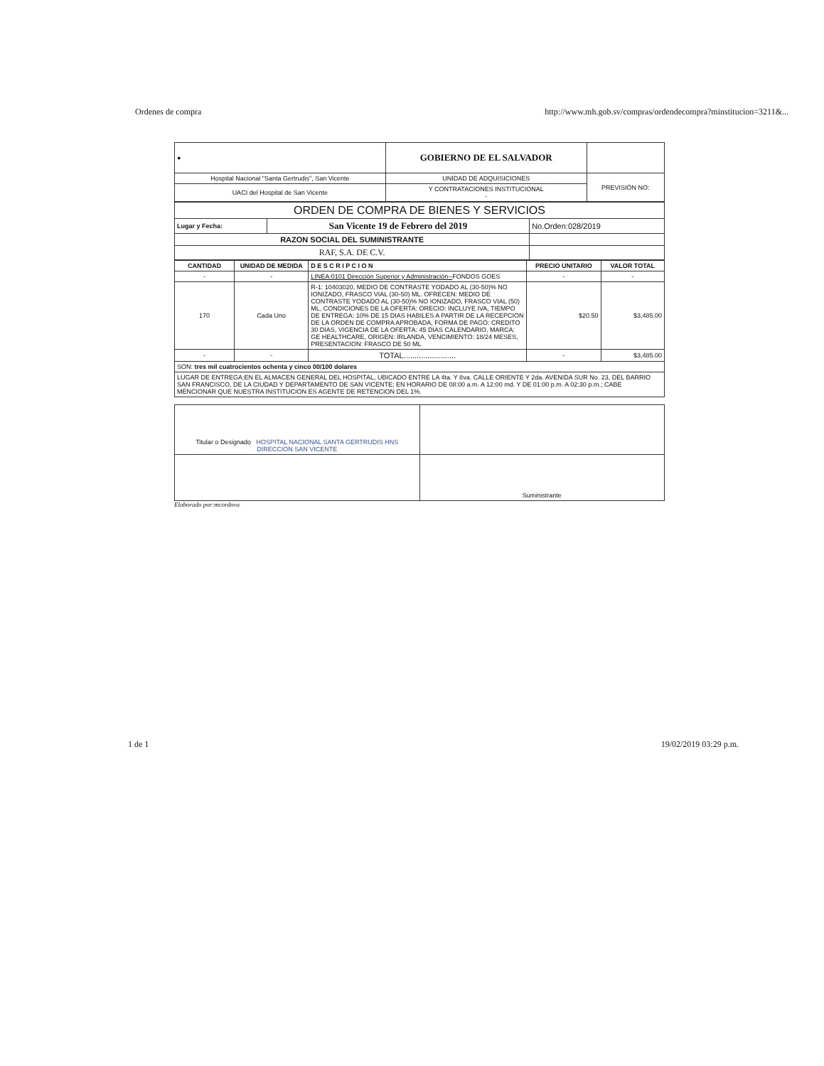Ordenes de compra http://www.mh.gob.sv/compras/ordendecompra?minstitucion=3211&...
| ● | GOBIERNO DE EL SALVADOR | |
| Hospital Nacional "Santa Gertrudis", San Vicente | UNIDAD DE ADQUISICIONES | PREVISIÓN NO: |
| UACI del Hospital de San Vicente | Y CONTRATACIONES INSTITUCIONAL - | |
| ORDEN DE COMPRA DE BIENES Y SERVICIOS | | |
| Lugar y Fecha: | San Vicente 19 de Febrero del 2019 | No.Orden:028/2019 |
| RAZON SOCIAL DEL SUMINISTRANTE | | |
| RAF, S.A. DE C.V. | | |
| CANTIDAD | UNIDAD DE MEDIDA | D E S C R I P C I O N | PRECIO UNITARIO | VALOR TOTAL |
| --- | --- | --- | --- | --- |
| - | - | LINEA:0101 Dirección Superior y Administración-- FONDOS GOES | - | - |
| 170 | Cada Uno | R-1: 10403020, MEDIO DE CONTRASTE YODADO AL (30-50)% NO IONIZADO, FRASCO VIAL (30-50) ML. OFRECEN: MEDIO DE CONTRASTE YODADO AL (30-50)% NO IONIZADO, FRASCO VIAL (50) ML, CONDICIONES DE LA OFERTA: ORECIO: INCLUYE IVA, TIEMPO DE ENTREGA: 10% DE 15 DIAS HABILES A PARTIR DE LA RECEPCION DE LA ORDEN DE COMPRA APROBADA, FORMA DE PAGO: CREDITO 30 DIAS, VIGENCIA DE LA OFERTA: 45 DIAS CALENDARIO, MARCA: GE HEALTHCARE, ORIGEN: IRLANDA, VENCIMIENTO: 18/24 MESES, PRESENTACION: FRASCO DE 50 ML | $20.50 | $3,485.00 |
| - | - | TOTAL........................ | - | $3,485.00 |
| SON: tres mil cuatrocientos ochenta y cinco 00/100 dolares | | | | |
| LUGAR DE ENTREGA:EN EL ALMACEN GENERAL DEL HOSPITAL, UBICADO ENTRE LA 4ta. Y 8va. CALLE ORIENTE Y 2da. AVENIDA SUR No. 23, DEL BARRIO SAN FRANCISCO, DE LA CIUDAD Y DEPARTAMENTO DE SAN VICENTE; EN HORARIO DE 08:00 a.m. A 12:00 md. Y DE 01:00 p.m. A 02:30 p.m.; CABE MENCIONAR QUE NUESTRA INSTITUCION ES AGENTE DE RETENCION DEL 1%. | | | | |
| Titular o Designado HOSPITAL NACIONAL SANTA GERTRUDIS HNS DIRECCION SAN VICENTE | |
| | Suministrante |
Elaborado por:mcordova
1 de 1 19/02/2019 03:29 p.m.